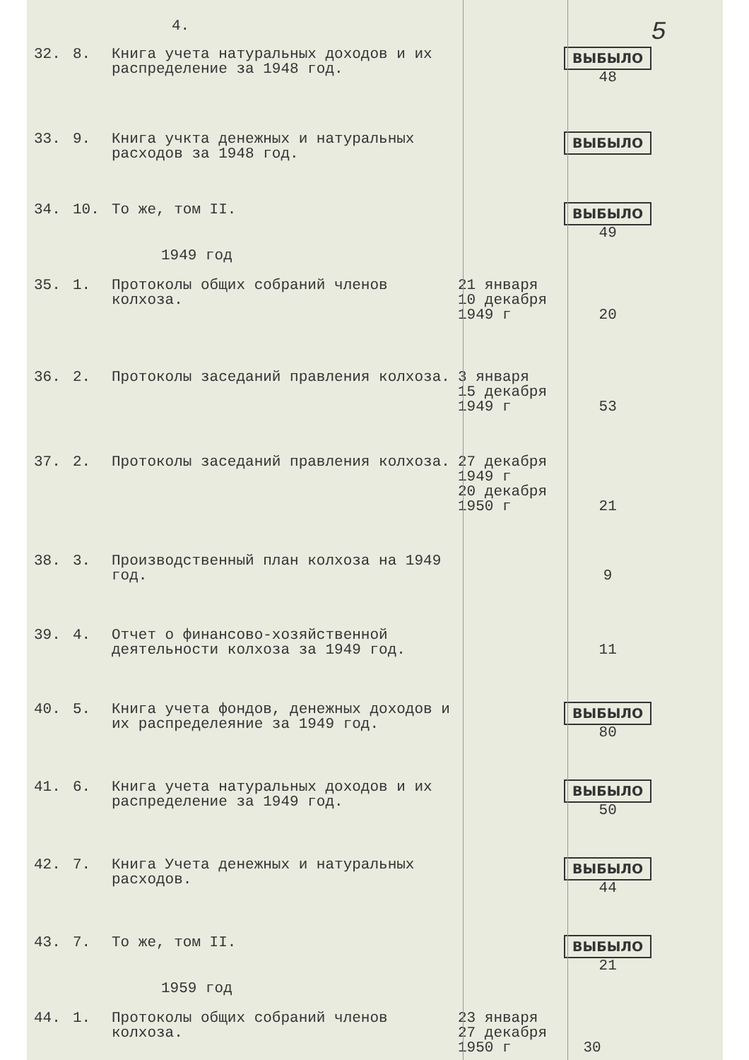4. 5
| 32. | 8. | Книга учета натуральных доходов и их распределение за 1948 год. | | ВЫБЫЛО 48 |
| 33. | 9. | Книга учкта денежных и натуральных расходов за 1948 год. | | ВЫБЫЛО |
| 34. | 10. | То же, том II. | | ВЫБЫЛО 49 |
1949 год
| 35. | 1. | Протоколы общих собраний членов колхоза. | 21 января 10 декабря 1949 г | 20 |
| 36. | 2. | Протоколы заседаний правления колхоза. | 3 января 15 декабря 1949 г | 53 |
| 37. | 2. | Протоколы заседаний правления колхоза. | 27 декабря 1949 г 20 декабря 1950 г | 21 |
| 38. | 3. | Производственный план колхоза на 1949 год. | | 9 |
| 39. | 4. | Отчет о финансово-хозяйственной деятельности колхоза за 1949 год. | | 11 |
| 40. | 5. | Книга учета фондов, денежных доходов и их распределеяние за 1949 год. | | ВЫБЫЛО 80 |
| 41. | 6. | Книга учета натуральных доходов и их распределение за 1949 год. | | ВЫБЫЛО 50 |
| 42. | 7. | Книга Учета денежных и натуральных расходов. | | ВЫБЫЛО 44 |
| 43. | 7. | То же, том II. | | ВЫБЫЛО 21 |
1959 год
| 44. | 1. | Протоколы общих собраний членов колхоза. | 23 января 27 декабря 1950 г | 30 |